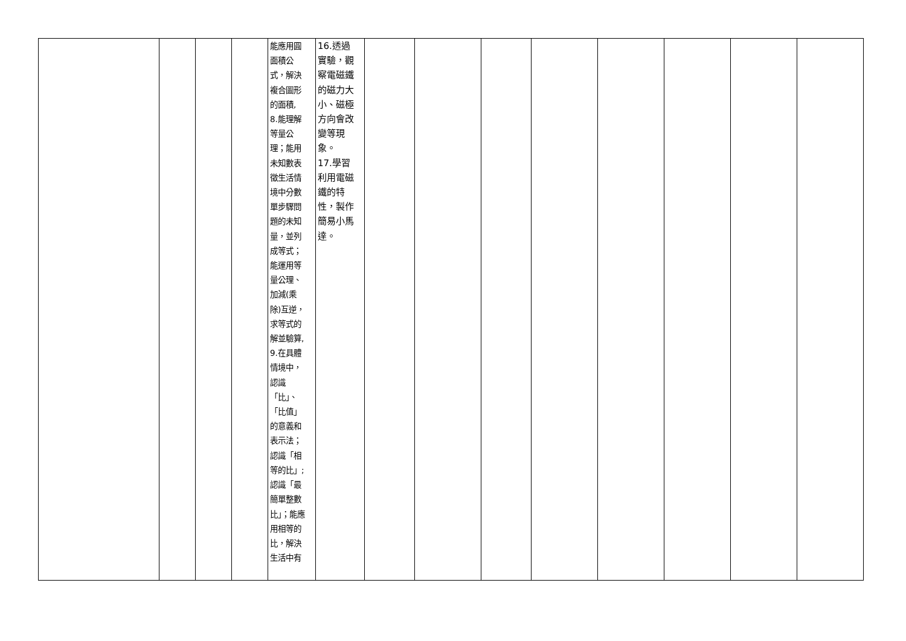| | | | | 能應用圓 面積公 式，解決 複合圖形 的面積, 8.能理解 等量公 理；能用 未知數表 徵生活情 境中分數 單步驟問 題的未知 量，並列 成等式； 能運用等 量公理、 加減(乘 除)互逆， 求等式的 解並驗算, 9.在具體 情境中， 認識 「比」、 「比值」 的意義和 表示法； 認識「相 等的比」; 認識「最 簡單整數 比」；能應 用相等的 比，解決 生活中有 | 16.透過 實驗，觀 察電磁鐵 的磁力大 小、磁極 方向會改 變等現 象。 17.學習 利用電磁 鐵的特 性，製作 簡易小馬 達。 | | | | | | | | |